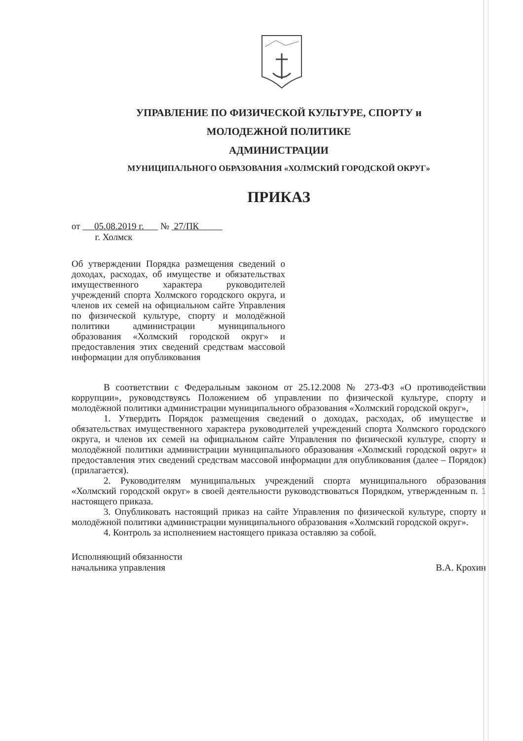УПРАВЛЕНИЕ ПО ФИЗИЧЕСКОЙ КУЛЬТУРЕ, СПОРТУ и
МОЛОДЕЖНОЙ ПОЛИТИКЕ
АДМИНИСТРАЦИИ
МУНИЦИПАЛЬНОГО ОБРАЗОВАНИЯ «ХОЛМСКИЙ ГОРОДСКОЙ ОКРУГ»
ПРИКАЗ
от 05.08.2019 г. № 27/ПК
г. Холмск
Об утверждении Порядка размещения сведений о доходах, расходах, об имуществе и обязательствах имущественного характера руководителей учреждений спорта Холмского городского округа, и членов их семей на официальном сайте Управления по физической культуре, спорту и молодёжной политики администрации муниципального образования «Холмский городской округ» и предоставления этих сведений средствам массовой информации для опубликования
В соответствии с Федеральным законом от 25.12.2008 № 273-ФЗ «О противодействии коррупции», руководствуясь Положением об управлении по физической культуре, спорту и молодёжной политики администрации муниципального образования «Холмский городской округ»,
1. Утвердить Порядок размещения сведений о доходах, расходах, об имуществе и обязательствах имущественного характера руководителей учреждений спорта Холмского городского округа, и членов их семей на официальном сайте Управления по физической культуре, спорту и молодёжной политики администрации муниципального образования «Холмский городской округ» и предоставления этих сведений средствам массовой информации для опубликования (далее – Порядок) (прилагается).
2. Руководителям муниципальных учреждений спорта муниципального образования «Холмский городской округ» в своей деятельности руководствоваться Порядком, утвержденным п. 1 настоящего приказа.
3. Опубликовать настоящий приказ на сайте Управления по физической культуре, спорту и молодёжной политики администрации муниципального образования «Холмский городской округ».
4. Контроль за исполнением настоящего приказа оставляю за собой.
Исполняющий обязанности
начальника управления
В.А. Крохин